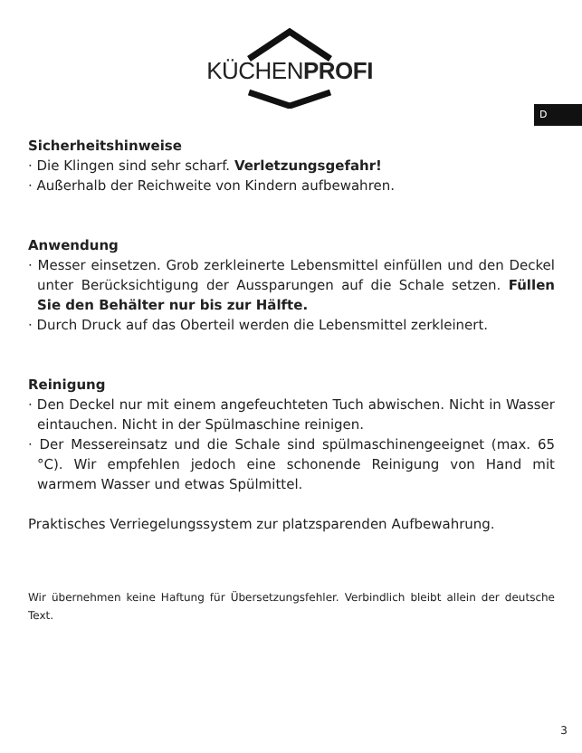KÜCHENPROFI
D
Sicherheitshinweise
· Die Klingen sind sehr scharf. Verletzungsgefahr!
· Außerhalb der Reichweite von Kindern aufbewahren.
Anwendung
· Messer einsetzen. Grob zerkleinerte Lebensmittel einfüllen und den Deckel unter Berücksichtigung der Aussparungen auf die Schale setzen. Füllen Sie den Behälter nur bis zur Hälfte.
· Durch Druck auf das Oberteil werden die Lebensmittel zerkleinert.
Reinigung
· Den Deckel nur mit einem angefeuchteten Tuch abwischen. Nicht in Wasser eintauchen. Nicht in der Spülmaschine reinigen.
· Der Messereinsatz und die Schale sind spülmaschinengeeignet (max. 65 °C). Wir empfehlen jedoch eine schonende Reinigung von Hand mit warmem Wasser und etwas Spülmittel.
Praktisches Verriegelungssystem zur platzsparenden Aufbewahrung.
Wir übernehmen keine Haftung für Übersetzungsfehler. Verbindlich bleibt allein der deutsche Text.
3